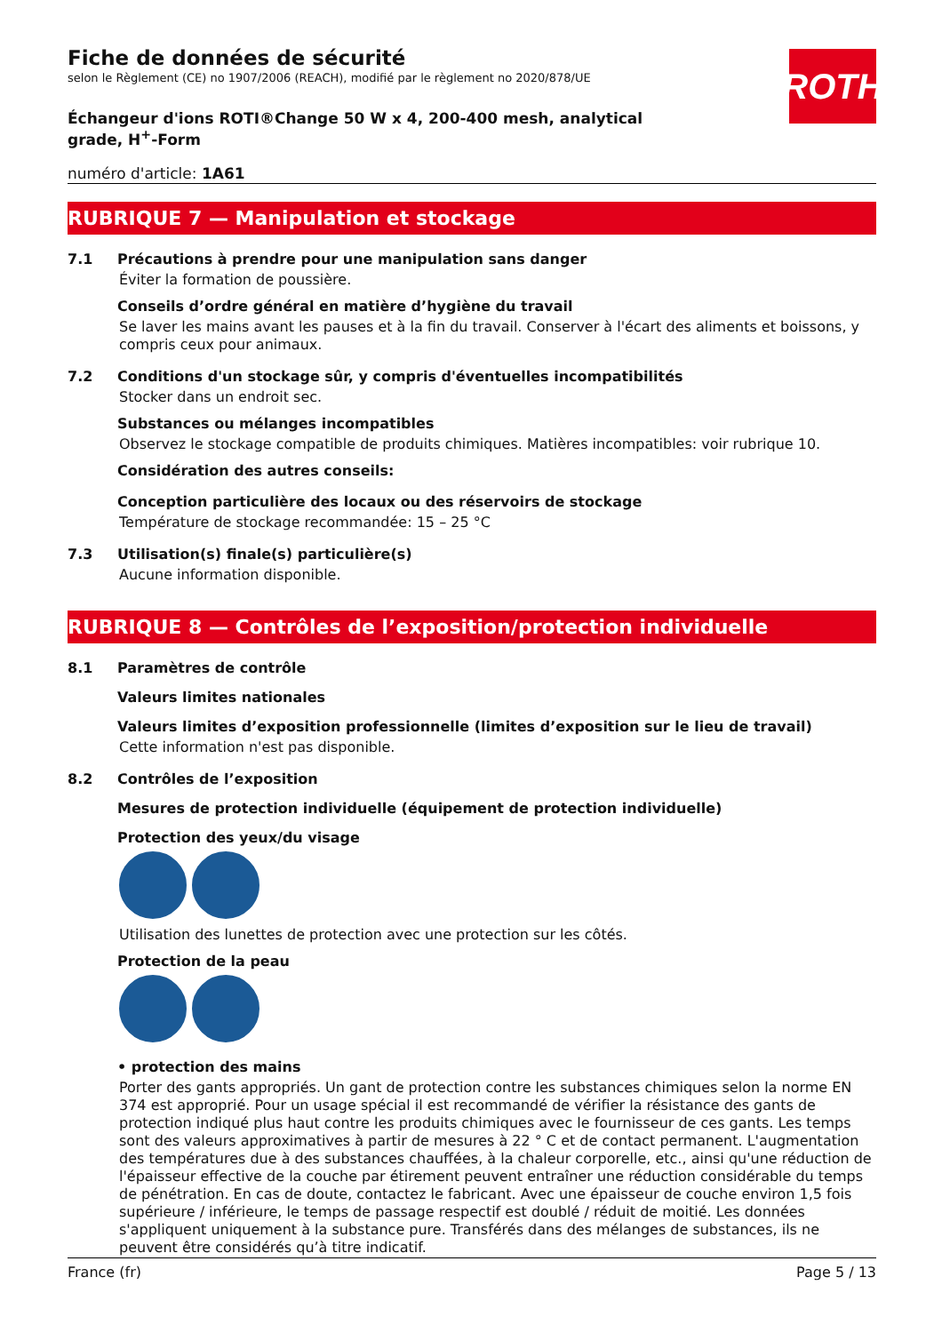Fiche de données de sécurité
selon le Règlement (CE) no 1907/2006 (REACH), modifié par le règlement no 2020/878/UE
ROTH
Échangeur d'ions ROTI®Change 50 W x 4, 200-400 mesh, analytical grade, H<sup>+</sup>-Form
numéro d'article: 1A61
RUBRIQUE 7 — Manipulation et stockage
7.1 Précautions à prendre pour une manipulation sans danger
Éviter la formation de poussière.
Conseils d’ordre général en matière d’hygiène du travail
Se laver les mains avant les pauses et à la fin du travail. Conserver à l'écart des aliments et boissons, y compris ceux pour animaux.
7.2 Conditions d'un stockage sûr, y compris d'éventuelles incompatibilités
Stocker dans un endroit sec.
Substances ou mélanges incompatibles
Observez le stockage compatible de produits chimiques. Matières incompatibles: voir rubrique 10.
Considération des autres conseils:
Conception particulière des locaux ou des réservoirs de stockage
Température de stockage recommandée: 15 – 25 °C
7.3 Utilisation(s) finale(s) particulière(s)
Aucune information disponible.
RUBRIQUE 8 — Contrôles de l’exposition/protection individuelle
8.1 Paramètres de contrôle
Valeurs limites nationales
Valeurs limites d’exposition professionnelle (limites d’exposition sur le lieu de travail)
Cette information n'est pas disponible.
8.2 Contrôles de l’exposition
Mesures de protection individuelle (équipement de protection individuelle)
Protection des yeux/du visage
Utilisation des lunettes de protection avec une protection sur les côtés.
Protection de la peau
• protection des mains
Porter des gants appropriés. Un gant de protection contre les substances chimiques selon la norme EN 374 est approprié. Pour un usage spécial il est recommandé de vérifier la résistance des gants de protection indiqué plus haut contre les produits chimiques avec le fournisseur de ces gants. Les temps sont des valeurs approximatives à partir de mesures à 22 ° C et de contact permanent. L'augmentation des températures due à des substances chauffées, à la chaleur corporelle, etc., ainsi qu'une réduction de l'épaisseur effective de la couche par étirement peuvent entraîner une réduction considérable du temps de pénétration. En cas de doute, contactez le fabricant. Avec une épaisseur de couche environ 1,5 fois supérieure / inférieure, le temps de passage respectif est doublé / réduit de moitié. Les données s'appliquent uniquement à la substance pure. Transférés dans des mélanges de substances, ils ne peuvent être considérés qu’à titre indicatif.
France (fr) Page 5 / 13